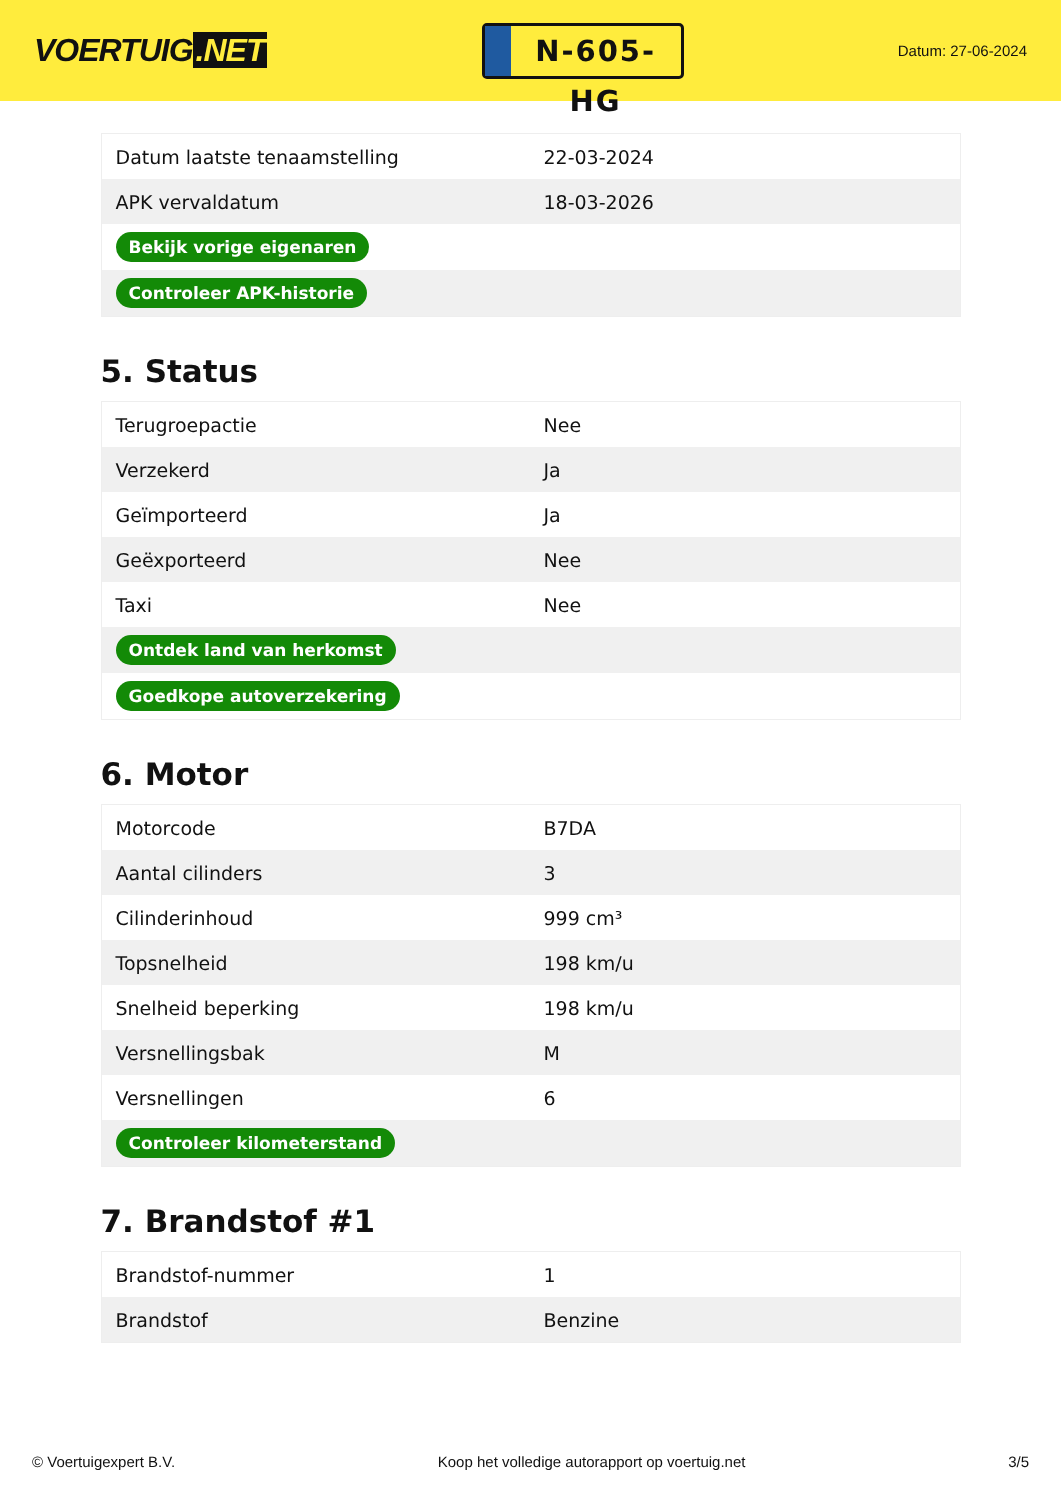VOERTUIG.NET
N-605-HG
Datum: 27-06-2024
| Datum laatste tenaamstelling | 22-03-2024 |
| APK vervaldatum | 18-03-2026 |
| Bekijk vorige eigenaren | |
| Controleer APK-historie | |
5. Status
| Terugroepactie | Nee |
| Verzekerd | Ja |
| Geïmporteerd | Ja |
| Geëxporteerd | Nee |
| Taxi | Nee |
| Ontdek land van herkomst | |
| Goedkope autoverzekering | |
6. Motor
| Motorcode | B7DA |
| Aantal cilinders | 3 |
| Cilinderinhoud | 999 cm³ |
| Topsnelheid | 198 km/u |
| Snelheid beperking | 198 km/u |
| Versnellingsbak | M |
| Versnellingen | 6 |
| Controleer kilometerstand | |
7. Brandstof #1
| Brandstof-nummer | 1 |
| Brandstof | Benzine |
© Voertuigexpert B.V. Koop het volledige autorapport op voertuig.net 3/5